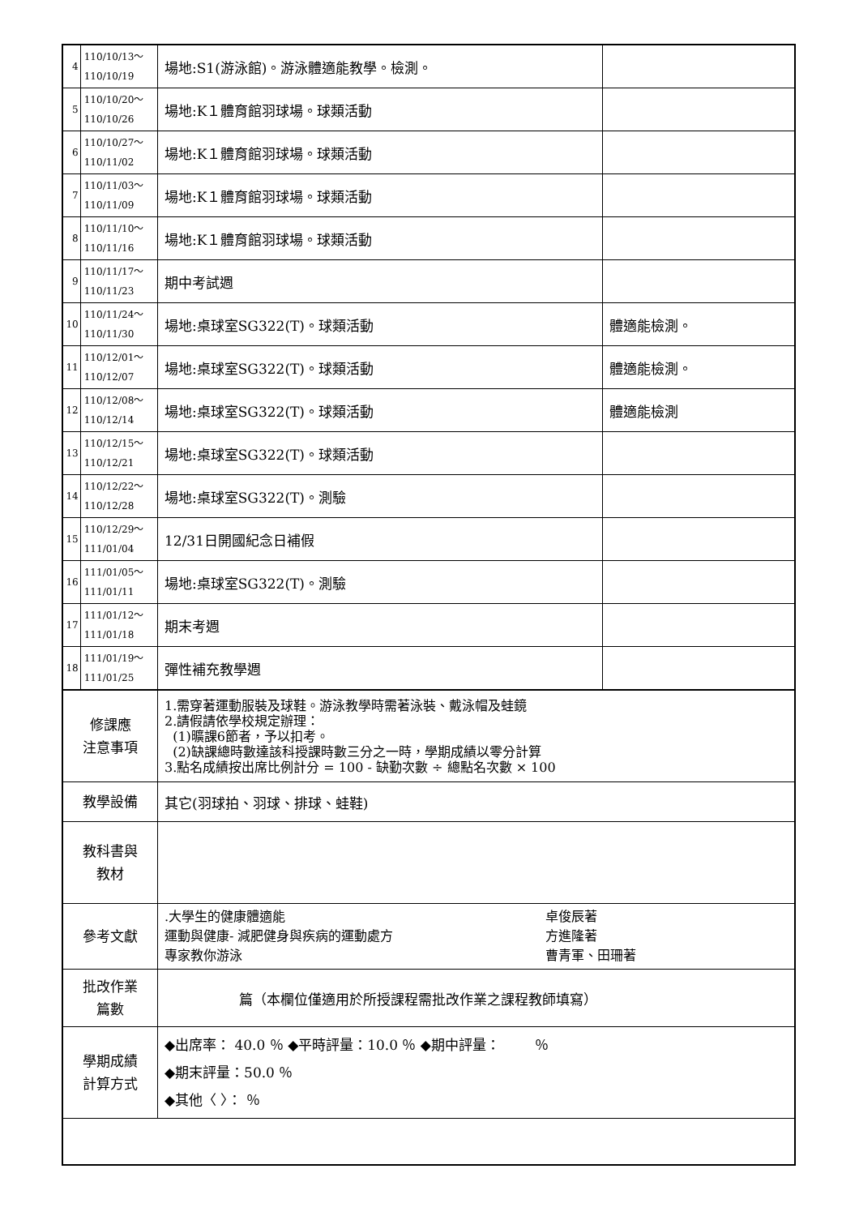| 4 | 110/10/13～ 110/10/19 | 場地:S1(游泳館)。游泳體適能教學。檢測。 | |
| 5 | 110/10/20～ 110/10/26 | 場地:K１體育館羽球場。球類活動 | |
| 6 | 110/10/27～ 110/11/02 | 場地:K１體育館羽球場。球類活動 | |
| 7 | 110/11/03～ 110/11/09 | 場地:K１體育館羽球場。球類活動 | |
| 8 | 110/11/10～ 110/11/16 | 場地:K１體育館羽球場。球類活動 | |
| 9 | 110/11/17～ 110/11/23 | 期中考試週 | |
| 10 | 110/11/24～ 110/11/30 | 場地:桌球室SG322(T)。球類活動 | 體適能檢測。 |
| 11 | 110/12/01～ 110/12/07 | 場地:桌球室SG322(T)。球類活動 | 體適能檢測。 |
| 12 | 110/12/08～ 110/12/14 | 場地:桌球室SG322(T)。球類活動 | 體適能檢測 |
| 13 | 110/12/15～ 110/12/21 | 場地:桌球室SG322(T)。球類活動 | |
| 14 | 110/12/22～ 110/12/28 | 場地:桌球室SG322(T)。測驗 | |
| 15 | 110/12/29～ 111/01/04 | 12/31日開國紀念日補假 | |
| 16 | 111/01/05～ 111/01/11 | 場地:桌球室SG322(T)。測驗 | |
| 17 | 111/01/12～ 111/01/18 | 期末考週 | |
| 18 | 111/01/19～ 111/01/25 | 彈性補充教學週 | |
| 修課應 注意事項 | | 1.需穿著運動服裝及球鞋。游泳教學時需著泳裝、戴泳帽及蛙鏡 2.請假請依學校規定辦理： (1)曠課6節者，予以扣考。 (2)缺課總時數達該科授課時數三分之一時，學期成績以零分計算 3.點名成績按出席比例計分 = 100 - 缺勤次數 ÷ 總點名次數 × 100 | |
| 教學設備 | | 其它(羽球拍、羽球、排球、蛙鞋) | |
| 教科書與 教材 | | | |
| 參考文獻 | | .大學生的健康體適能 運動與健康- 減肥健身與疾病的運動處方 專家教你游泳 卓俊辰著 方進隆著 曹青軍、田珊著 | |
| 批改作業 篇數 | | 篇（本欄位僅適用於所授課程需批改作業之課程教師填寫） | |
| 學期成績 計算方式 | | ◆出席率： 40.0 ％ ◆平時評量：10.0 ％ ◆期中評量： ％ ◆期末評量：50.0 ％ ◆其他〈 〉： ％ | |